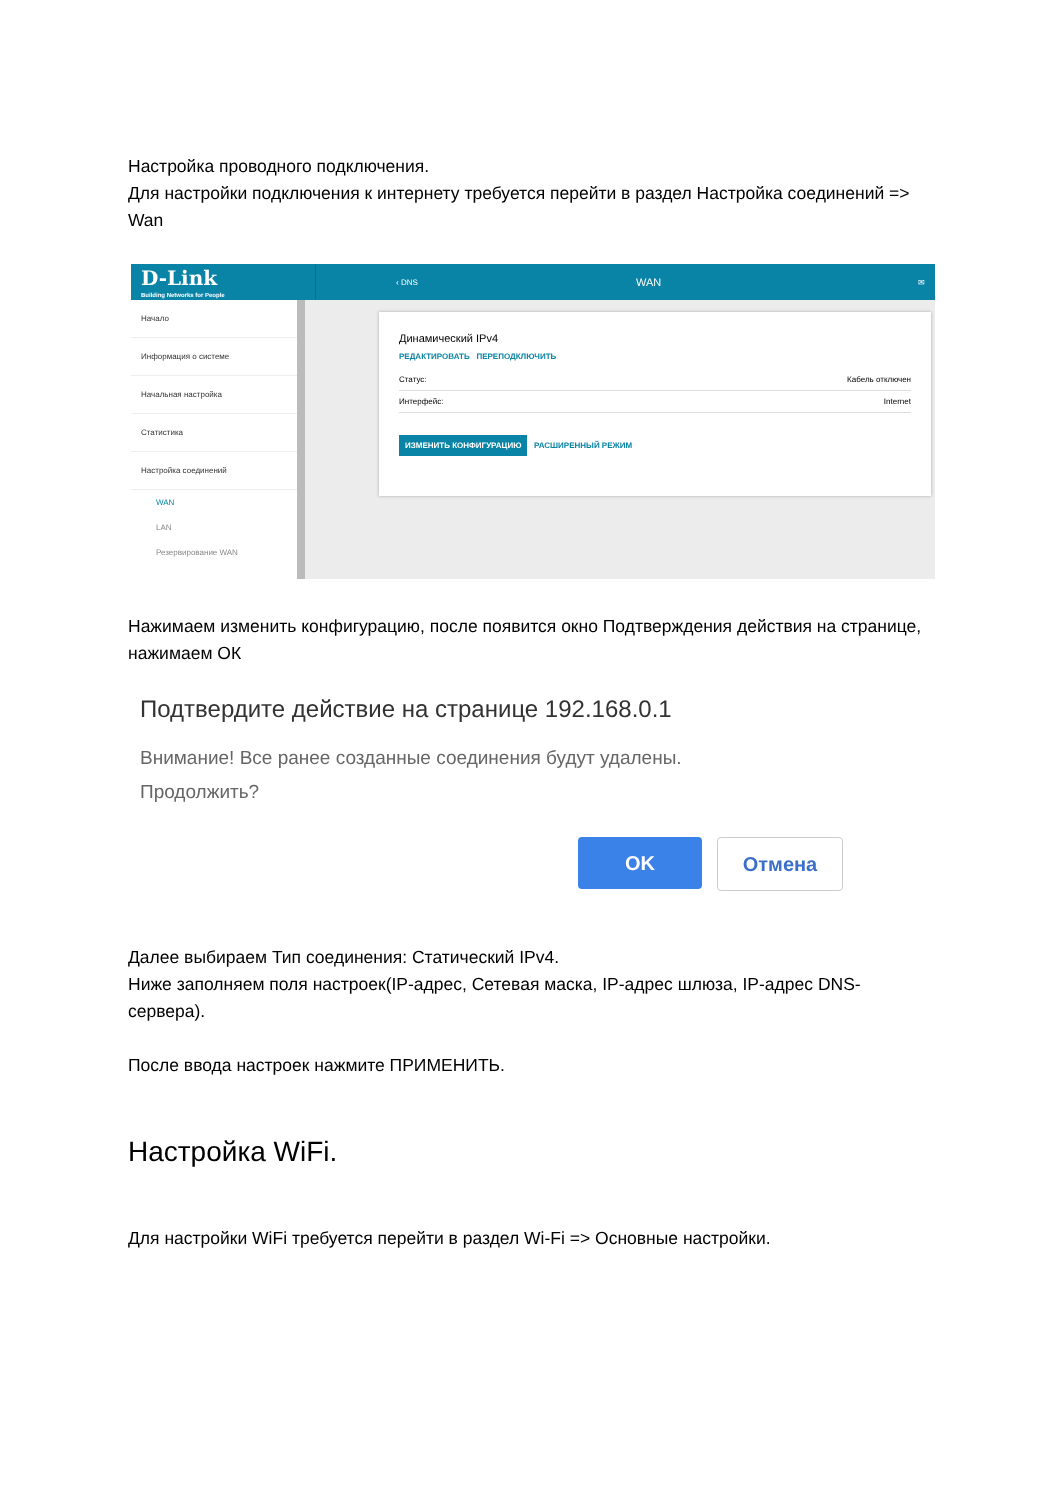Настройка проводного подключения.
Для настройки подключения к интернету требуется перейти в раздел Настройка соединений => Wan
D-Link
Building Networks for People
‹ DNS
WAN
✉
Начало
Информация о системе
Начальная настройка
Статистика
Настройка соединений
WAN
LAN
Резервирование WAN
Динамический IPv4
РЕДАКТИРОВАТЬ ПЕРЕПОДКЛЮЧИТЬ
Статус: Кабель отключен
Интерфейс: Internet
ИЗМЕНИТЬ КОНФИГУРАЦИЮ РАСШИРЕННЫЙ РЕЖИМ
Нажимаем изменить конфигурацию, после появится окно Подтверждения действия на странице, нажимаем ОК
Подтвердите действие на странице 192.168.0.1
Внимание! Все ранее созданные соединения будут удалены.
Продолжить?
OK Отмена
Далее выбираем Тип соединения: Статический IPv4.
Ниже заполняем поля настроек(IP-адрес, Сетевая маска, IP-адрес шлюза, IP-адрес DNS-сервера).
После ввода настроек нажмите ПРИМЕНИТЬ.
Настройка WiFi.
Для настройки WiFi требуется перейти в раздел Wi-Fi => Основные настройки.